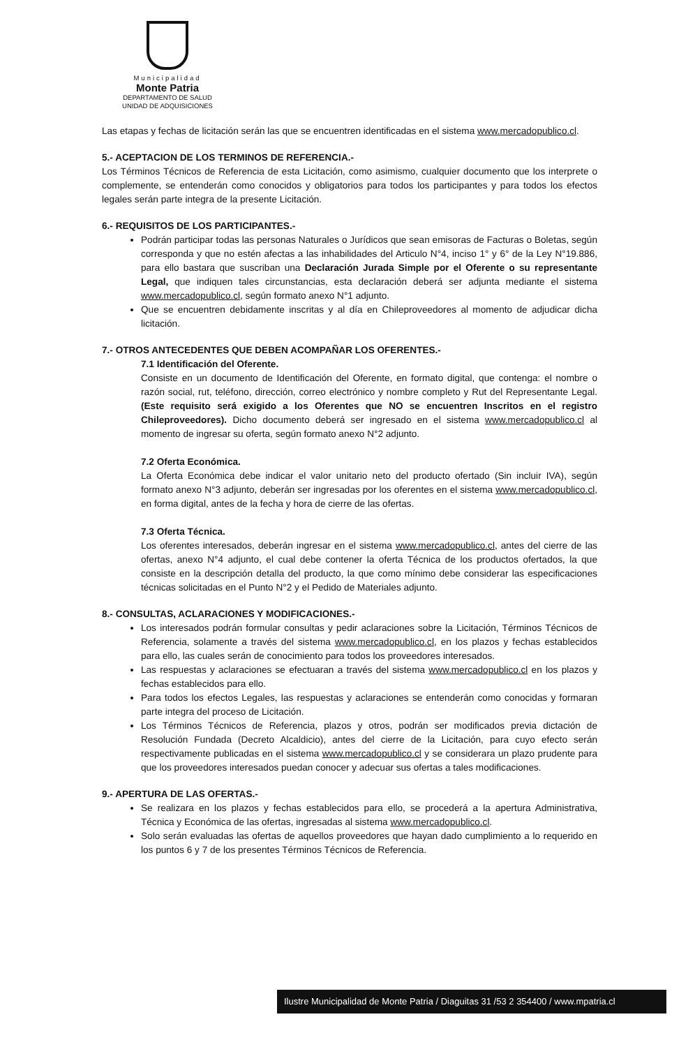Municipalidad
Monte Patria
DEPARTAMENTO DE SALUD
UNIDAD DE ADQUISICIONES
Las etapas y fechas de licitación serán las que se encuentren identificadas en el sistema www.mercadopublico.cl.
5.- ACEPTACION DE LOS TERMINOS DE REFERENCIA.-
Los Términos Técnicos de Referencia de esta Licitación, como asimismo, cualquier documento que los interprete o complemente, se entenderán como conocidos y obligatorios para todos los participantes y para todos los efectos legales serán parte integra de la presente Licitación.
6.- REQUISITOS DE LOS PARTICIPANTES.-
Podrán participar todas las personas Naturales o Jurídicos que sean emisoras de Facturas o Boletas, según corresponda y que no estén afectas a las inhabilidades del Articulo N°4, inciso 1° y 6° de la Ley N°19.886, para ello bastara que suscriban una Declaración Jurada Simple por el Oferente o su representante Legal, que indiquen tales circunstancias, esta declaración deberá ser adjunta mediante el sistema www.mercadopublico.cl, según formato anexo N°1 adjunto.
Que se encuentren debidamente inscritas y al día en Chileproveedores al momento de adjudicar dicha licitación.
7.- OTROS ANTECEDENTES QUE DEBEN ACOMPAÑAR LOS OFERENTES.-
7.1 Identificación del Oferente.
Consiste en un documento de Identificación del Oferente, en formato digital, que contenga: el nombre o razón social, rut, teléfono, dirección, correo electrónico y nombre completo y Rut del Representante Legal. (Este requisito será exigido a los Oferentes que NO se encuentren Inscritos en el registro Chileproveedores). Dicho documento deberá ser ingresado en el sistema www.mercadopublico.cl al momento de ingresar su oferta, según formato anexo N°2 adjunto.
7.2 Oferta Económica.
La Oferta Económica debe indicar el valor unitario neto del producto ofertado (Sin incluir IVA), según formato anexo N°3 adjunto, deberán ser ingresadas por los oferentes en el sistema www.mercadopublico.cl, en forma digital, antes de la fecha y hora de cierre de las ofertas.
7.3 Oferta Técnica.
Los oferentes interesados, deberán ingresar en el sistema www.mercadopublico.cl, antes del cierre de las ofertas, anexo N°4 adjunto, el cual debe contener la oferta Técnica de los productos ofertados, la que consiste en la descripción detalla del producto, la que como mínimo debe considerar las especificaciones técnicas solicitadas en el Punto N°2 y el Pedido de Materiales adjunto.
8.- CONSULTAS, ACLARACIONES Y MODIFICACIONES.-
Los interesados podrán formular consultas y pedir aclaraciones sobre la Licitación, Términos Técnicos de Referencia, solamente a través del sistema www.mercadopublico.cl, en los plazos y fechas establecidos para ello, las cuales serán de conocimiento para todos los proveedores interesados.
Las respuestas y aclaraciones se efectuaran a través del sistema www.mercadopublico.cl en los plazos y fechas establecidos para ello.
Para todos los efectos Legales, las respuestas y aclaraciones se entenderán como conocidas y formaran parte integra del proceso de Licitación.
Los Términos Técnicos de Referencia, plazos y otros, podrán ser modificados previa dictación de Resolución Fundada (Decreto Alcaldicio), antes del cierre de la Licitación, para cuyo efecto serán respectivamente publicadas en el sistema www.mercadopublico.cl y se considerara un plazo prudente para que los proveedores interesados puedan conocer y adecuar sus ofertas a tales modificaciones.
9.- APERTURA DE LAS OFERTAS.-
Se realizara en los plazos y fechas establecidos para ello, se procederá a la apertura Administrativa, Técnica y Económica de las ofertas, ingresadas al sistema www.mercadopublico.cl.
Solo serán evaluadas las ofertas de aquellos proveedores que hayan dado cumplimiento a lo requerido en los puntos 6 y 7 de los presentes Términos Técnicos de Referencia.
Ilustre Municipalidad de Monte Patria / Diaguitas 31 /53 2 354400 / www.mpatria.cl